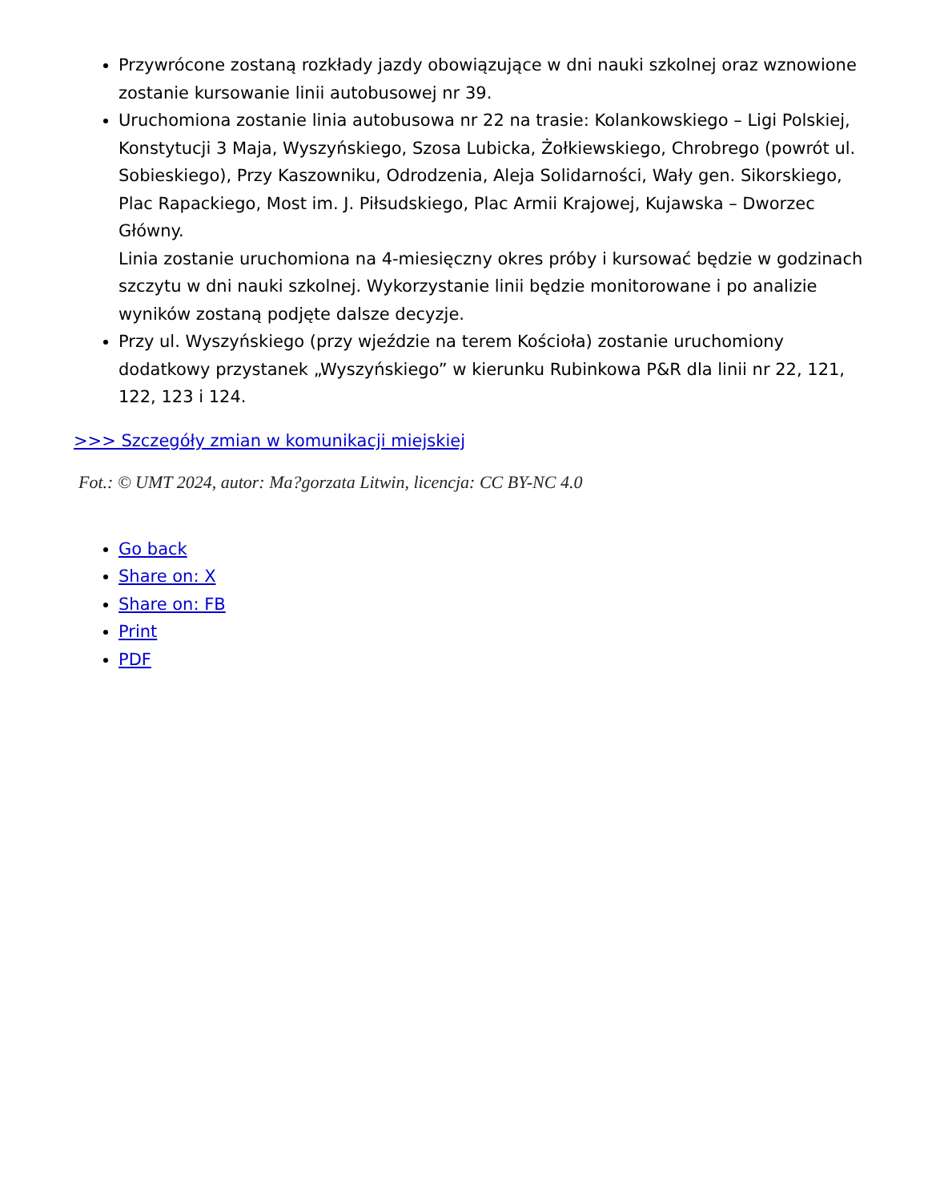Przywrócone zostaną rozkłady jazdy obowiązujące w dni nauki szkolnej oraz wznowione zostanie kursowanie linii autobusowej nr 39.
Uruchomiona zostanie linia autobusowa nr 22 na trasie: Kolankowskiego – Ligi Polskiej, Konstytucji 3 Maja, Wyszyńskiego, Szosa Lubicka, Żołkiewskiego, Chrobrego (powrót ul. Sobieskiego), Przy Kaszowniku, Odrodzenia, Aleja Solidarności, Wały gen. Sikorskiego, Plac Rapackiego, Most im. J. Piłsudskiego, Plac Armii Krajowej, Kujawska – Dworzec Główny.
Linia zostanie uruchomiona na 4-miesięczny okres próby i kursować będzie w godzinach szczytu w dni nauki szkolnej. Wykorzystanie linii będzie monitorowane i po analizie wyników zostaną podjęte dalsze decyzje.
Przy ul. Wyszyńskiego (przy wjeździe na terem Kościoła) zostanie uruchomiony dodatkowy przystanek „Wyszyńskiego” w kierunku Rubinkowa P&R dla linii nr 22, 121, 122, 123 i 124.
>>> Szczegóły zmian w komunikacji miejskiej
Fot.: © UMT 2024, autor: Ma?gorzata Litwin, licencja: CC BY-NC 4.0
Go back
Share on: X
Share on: FB
Print
PDF